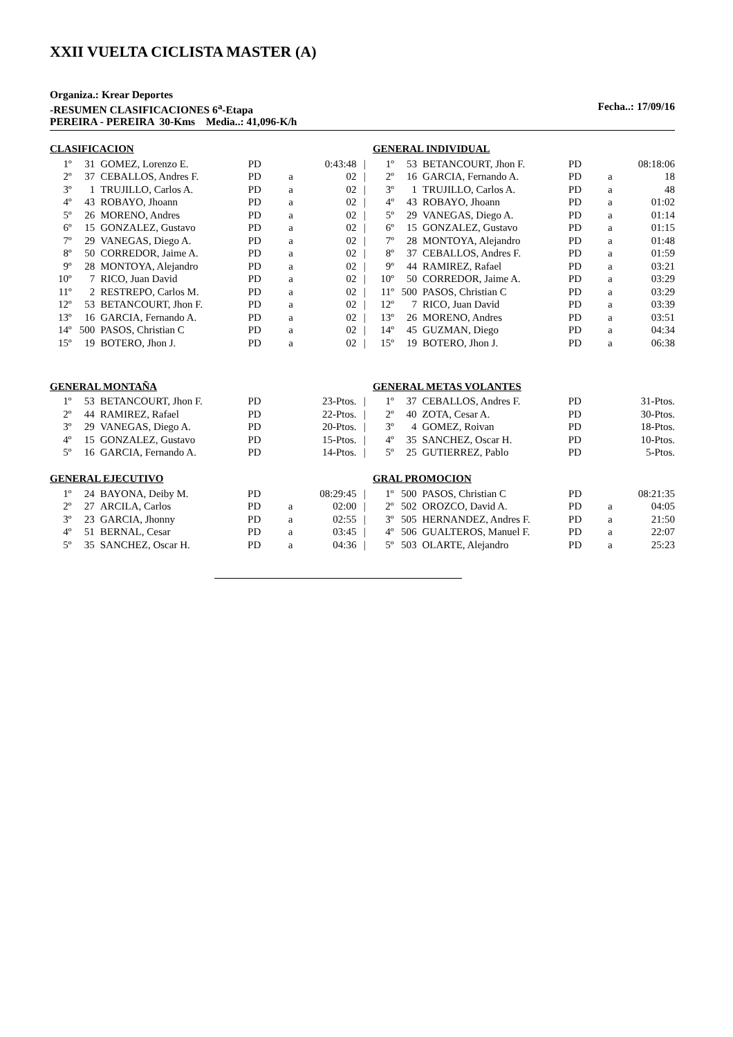XXII VUELTA CICLISTA MASTER (A)
Organiza.: Krear Deportes
-RESUMEN CLASIFICACIONES 6<sup>a</sup>-Etapa Fecha..: 17/09/16
PEREIRA - PEREIRA 30-Kms Media..: 41,096-K/h
CLASIFICACION
| 1º | 31 | GOMEZ, Lorenzo E. | PD | | 0:43:48 | / |
| 2º | 37 | CEBALLOS, Andres F. | PD | a | 02 | / |
| 3º | 1 | TRUJILLO, Carlos A. | PD | a | 02 | / |
| 4º | 43 | ROBAYO, Jhoann | PD | a | 02 | / |
| 5º | 26 | MORENO, Andres | PD | a | 02 | / |
| 6º | 15 | GONZALEZ, Gustavo | PD | a | 02 | / |
| 7º | 29 | VANEGAS, Diego A. | PD | a | 02 | / |
| 8º | 50 | CORREDOR, Jaime A. | PD | a | 02 | / |
| 9º | 28 | MONTOYA, Alejandro | PD | a | 02 | / |
| 10º | 7 | RICO, Juan David | PD | a | 02 | / |
| 11º | 2 | RESTREPO, Carlos M. | PD | a | 02 | / |
| 12º | 53 | BETANCOURT, Jhon F. | PD | a | 02 | / |
| 13º | 16 | GARCIA, Fernando A. | PD | a | 02 | / |
| 14º | 500 | PASOS, Christian C | PD | a | 02 | / |
| 15º | 19 | BOTERO, Jhon J. | PD | a | 02 | / |
GENERAL INDIVIDUAL
| 1º | 53 | BETANCOURT, Jhon F. | PD | | 08:18:06 |
| 2º | 16 | GARCIA, Fernando A. | PD | a | 18 |
| 3º | 1 | TRUJILLO, Carlos A. | PD | a | 48 |
| 4º | 43 | ROBAYO, Jhoann | PD | a | 01:02 |
| 5º | 29 | VANEGAS, Diego A. | PD | a | 01:14 |
| 6º | 15 | GONZALEZ, Gustavo | PD | a | 01:15 |
| 7º | 28 | MONTOYA, Alejandro | PD | a | 01:48 |
| 8º | 37 | CEBALLOS, Andres F. | PD | a | 01:59 |
| 9º | 44 | RAMIREZ, Rafael | PD | a | 03:21 |
| 10º | 50 | CORREDOR, Jaime A. | PD | a | 03:29 |
| 11º | 500 | PASOS, Christian C | PD | a | 03:29 |
| 12º | 7 | RICO, Juan David | PD | a | 03:39 |
| 13º | 26 | MORENO, Andres | PD | a | 03:51 |
| 14º | 45 | GUZMAN, Diego | PD | a | 04:34 |
| 15º | 19 | BOTERO, Jhon J. | PD | a | 06:38 |
GENERAL MONTAÑA
| 1º | 53 | BETANCOURT, Jhon F. | PD | | 23-Ptos. | / |
| 2º | 44 | RAMIREZ, Rafael | PD | | 22-Ptos. | / |
| 3º | 29 | VANEGAS, Diego A. | PD | | 20-Ptos. | / |
| 4º | 15 | GONZALEZ, Gustavo | PD | | 15-Ptos. | / |
| 5º | 16 | GARCIA, Fernando A. | PD | | 14-Ptos. | / |
GENERAL METAS VOLANTES
| 1º | 37 | CEBALLOS, Andres F. | PD | | 31-Ptos. |
| 2º | 40 | ZOTA, Cesar A. | PD | | 30-Ptos. |
| 3º | 4 | GOMEZ, Roivan | PD | | 18-Ptos. |
| 4º | 35 | SANCHEZ, Oscar H. | PD | | 10-Ptos. |
| 5º | 25 | GUTIERREZ, Pablo | PD | | 5-Ptos. |
GENERAL EJECUTIVO
| 1º | 24 | BAYONA, Deiby M. | PD | | 08:29:45 | / |
| 2º | 27 | ARCILA, Carlos | PD | a | 02:00 | / |
| 3º | 23 | GARCIA, Jhonny | PD | a | 02:55 | / |
| 4º | 51 | BERNAL, Cesar | PD | a | 03:45 | / |
| 5º | 35 | SANCHEZ, Oscar H. | PD | a | 04:36 | / |
GRAL PROMOCION
| 1º | 500 | PASOS, Christian C | PD | | 08:21:35 |
| 2º | 502 | OROZCO, David A. | PD | a | 04:05 |
| 3º | 505 | HERNANDEZ, Andres F. | PD | a | 21:50 |
| 4º | 506 | GUALTEROS, Manuel F. | PD | a | 22:07 |
| 5º | 503 | OLARTE, Alejandro | PD | a | 25:23 |